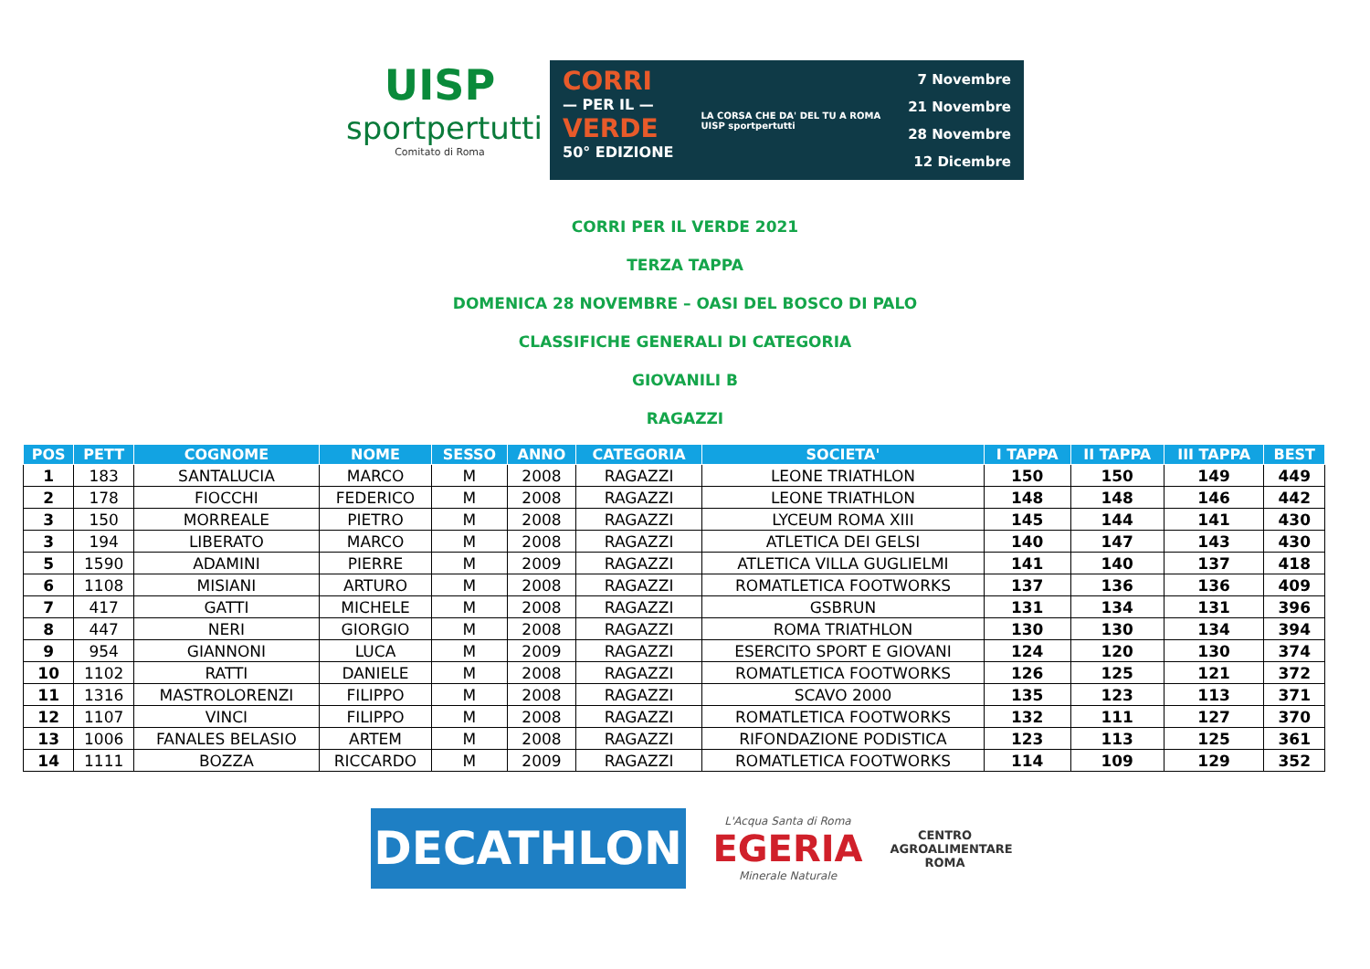UISP
sportpertutti
Comitato di Roma
CORRI
— PER IL —
VERDE
50° EDIZIONE
LA CORSA CHE DA' DEL TU A ROMA
UISP sportpertutti
7 Novembre
21 Novembre
28 Novembre
12 Dicembre
CORRI PER IL VERDE 2021
TERZA TAPPA
DOMENICA 28 NOVEMBRE – OASI DEL BOSCO DI PALO
CLASSIFICHE GENERALI DI CATEGORIA
GIOVANILI B
RAGAZZI
| POS | PETT | COGNOME | NOME | SESSO | ANNO | CATEGORIA | SOCIETA' | I TAPPA | II TAPPA | III TAPPA | BEST |
| --- | --- | --- | --- | --- | --- | --- | --- | --- | --- | --- | --- |
| 1 | 183 | SANTALUCIA | MARCO | M | 2008 | RAGAZZI | LEONE TRIATHLON | 150 | 150 | 149 | 449 |
| 2 | 178 | FIOCCHI | FEDERICO | M | 2008 | RAGAZZI | LEONE TRIATHLON | 148 | 148 | 146 | 442 |
| 3 | 150 | MORREALE | PIETRO | M | 2008 | RAGAZZI | LYCEUM ROMA XIII | 145 | 144 | 141 | 430 |
| 3 | 194 | LIBERATO | MARCO | M | 2008 | RAGAZZI | ATLETICA DEI GELSI | 140 | 147 | 143 | 430 |
| 5 | 1590 | ADAMINI | PIERRE | M | 2009 | RAGAZZI | ATLETICA VILLA GUGLIELMI | 141 | 140 | 137 | 418 |
| 6 | 1108 | MISIANI | ARTURO | M | 2008 | RAGAZZI | ROMATLETICA FOOTWORKS | 137 | 136 | 136 | 409 |
| 7 | 417 | GATTI | MICHELE | M | 2008 | RAGAZZI | GSBRUN | 131 | 134 | 131 | 396 |
| 8 | 447 | NERI | GIORGIO | M | 2008 | RAGAZZI | ROMA TRIATHLON | 130 | 130 | 134 | 394 |
| 9 | 954 | GIANNONI | LUCA | M | 2009 | RAGAZZI | ESERCITO SPORT E GIOVANI | 124 | 120 | 130 | 374 |
| 10 | 1102 | RATTI | DANIELE | M | 2008 | RAGAZZI | ROMATLETICA FOOTWORKS | 126 | 125 | 121 | 372 |
| 11 | 1316 | MASTROLORENZI | FILIPPO | M | 2008 | RAGAZZI | SCAVO 2000 | 135 | 123 | 113 | 371 |
| 12 | 1107 | VINCI | FILIPPO | M | 2008 | RAGAZZI | ROMATLETICA FOOTWORKS | 132 | 111 | 127 | 370 |
| 13 | 1006 | FANALES BELASIO | ARTEM | M | 2008 | RAGAZZI | RIFONDAZIONE PODISTICA | 123 | 113 | 125 | 361 |
| 14 | 1111 | BOZZA | RICCARDO | M | 2009 | RAGAZZI | ROMATLETICA FOOTWORKS | 114 | 109 | 129 | 352 |
DECATHLON
L'Acqua Santa di Roma
EGERIA
Minerale Naturale
CENTRO AGROALIMENTARE ROMA